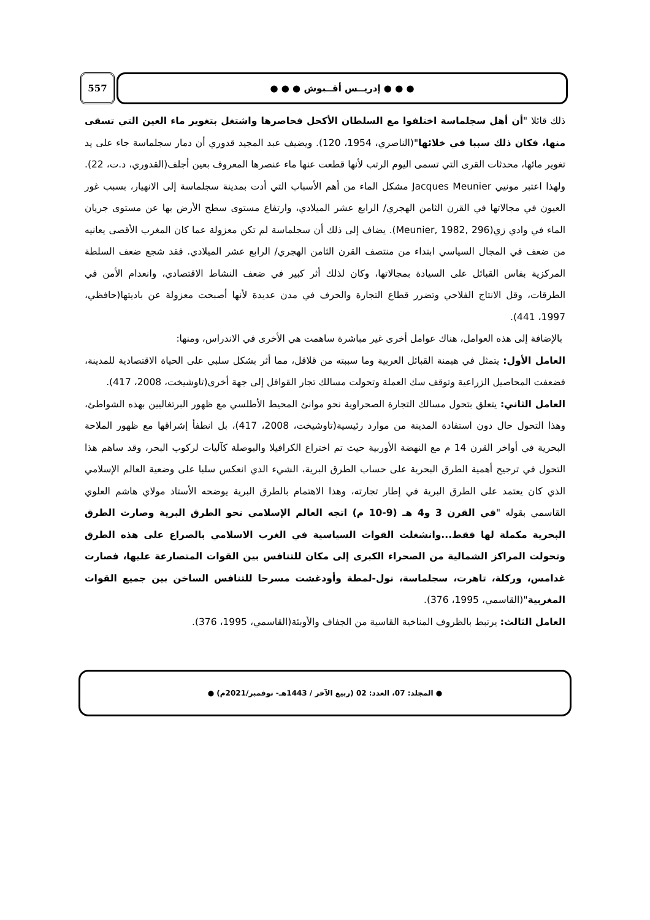557 ● ● ● إدريــس أقــبوش ● ● ●
ذلك قائلا "أن أهل سجلماسة اختلفوا مع السلطان الأكحل فحاصرها واشتغل بتغوير ماء العين التي تسقى منها، فكان ذلك سببا في خلائها"(الناصري، 1954، 120). ويضيف عبد المجيد قدوري أن دمار سجلماسة جاء على يد تغوير مائها، محدثات القرى التي تسمى اليوم الرتب لأنها قطعت عنها ماء عنصرها المعروف بعين أجلف(القدوري، د.ت، 22). ولهذا اعتبر مونيي Jacques Meunier مشكل الماء من أهم الأسباب التي أدت بمدينة سجلماسة إلى الانهيار، بسبب غور العيون في مجالاتها في القرن الثامن الهجري/ الرابع عشر الميلادي، وارتفاع مستوى سطح الأرض بها عن مستوى جريان الماء في وادي زي(Meunier, 1982, 296). يضاف إلى ذلك أن سجلماسة لم تكن معزولة عما كان المغرب الأقصى يعانيه من ضعف في المجال السياسي ابتداء من منتصف القرن الثامن الهجري/ الرابع عشر الميلادي. فقد شجع ضعف السلطة المركزية بفاس القبائل على السيادة بمجالاتها، وكان لذلك أثر كبير في ضعف النشاط الاقتصادي، وانعدام الأمن في الطرقات، وقل الانتاج الفلاحي وتضرر قطاع التجارة والحرف في مدن عديدة لأنها أصبحت معزولة عن باديتها(حافظي، 1997، 441).
بالإضافة إلى هذه العوامل، هناك عوامل أخرى غير مباشرة ساهمت هي الأخرى في الاندراس، ومنها:
العامل الأول: يتمثل في هيمنة القبائل العربية وما سببته من قلاقل، مما أثر بشكل سلبي على الحياة الاقتصادية للمدينة، فضعفت المحاصيل الزراعية وتوقف سك العملة وتحولت مسالك تجار القوافل إلى جهة أخرى(تاوشيخت، 2008، 417).
العامل الثاني: يتعلق بتحول مسالك التجارة الصحراوية نحو موانئ المحيط الأطلسي مع ظهور البرتغاليين بهذه الشواطئ، وهذا التحول حال دون استفادة المدينة من موارد رئيسية(تاوشيخت، 2008، 417)، بل انطفأ إشراقها مع ظهور الملاحة البحرية في أواخر القرن 14 م مع النهضة الأوربية حيث تم اختراع الكرافيلا والبوصلة كآليات لركوب البحر، وقد ساهم هذا التحول في ترجيح أهمية الطرق البحرية على حساب الطرق البرية، الشيء الذي انعكس سلبا على وضعية العالم الإسلامي الذي كان يعتمد على الطرق البرية في إطار تجارته، وهذا الاهتمام بالطرق البرية يوضحه الأستاذ مولاي هاشم العلوي القاسمي بقوله "في القرن 3 و4 هـ (9-10 م) اتجه العالم الإسلامي نحو الطرق البرية وصارت الطرق البحرية مكملة لها فقط...وانشغلت القوات السياسية في الغرب الاسلامي بالصراع على هذه الطرق وتحولت المراكز الشمالية من الصحراء الكبرى إلى مكان للتنافس بين القوات المتصارعة عليها، فصارت غدامس، وركلة، تاهرت، سجلماسة، نول-لمطة وأودغشت مسرحا للتنافس الساخن بين جميع القوات المغربية"(القاسمي، 1995، 376).
العامل الثالث: يرتبط بالظروف المناخية القاسية من الجفاف والأوبئة(القاسمي، 1995، 376).
● المجلد: 07، العدد: 02 (ربيع الآخر / 1443هـ- نوفمبر/2021م) ●